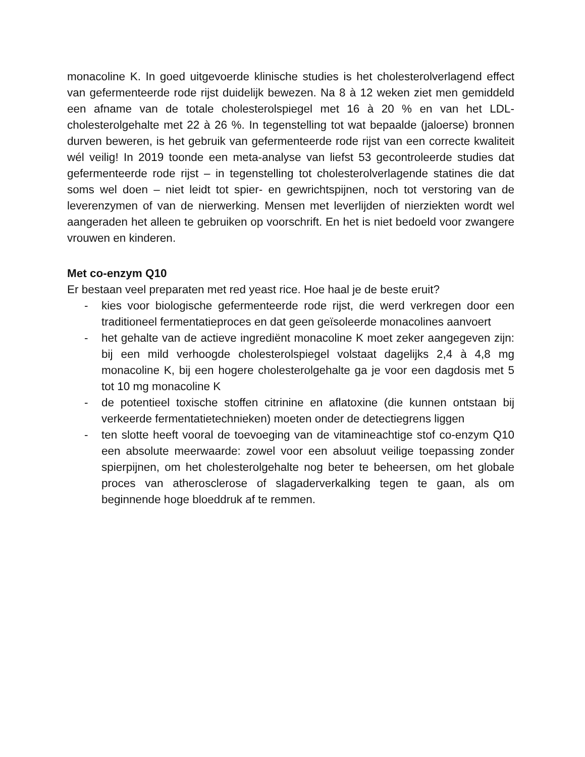monacoline K. In goed uitgevoerde klinische studies is het cholesterolverlagend effect van gefermenteerde rode rijst duidelijk bewezen. Na 8 à 12 weken ziet men gemiddeld een afname van de totale cholesterolspiegel met 16 à 20 % en van het LDL-cholesterolgehalte met 22 à 26 %. In tegenstelling tot wat bepaalde (jaloerse) bronnen durven beweren, is het gebruik van gefermenteerde rode rijst van een correcte kwaliteit wél veilig! In 2019 toonde een meta-analyse van liefst 53 gecontroleerde studies dat gefermenteerde rode rijst – in tegenstelling tot cholesterolverlagende statines die dat soms wel doen – niet leidt tot spier- en gewrichtspijnen, noch tot verstoring van de leverenzymen of van de nierwerking. Mensen met leverlijden of nierziekten wordt wel aangeraden het alleen te gebruiken op voorschrift. En het is niet bedoeld voor zwangere vrouwen en kinderen.
Met co-enzym Q10
Er bestaan veel preparaten met red yeast rice. Hoe haal je de beste eruit?
- kies voor biologische gefermenteerde rode rijst, die werd verkregen door een traditioneel fermentatieproces en dat geen geïsoleerde monacolines aanvoert
- het gehalte van de actieve ingrediënt monacoline K moet zeker aangegeven zijn: bij een mild verhoogde cholesterolspiegel volstaat dagelijks 2,4 à 4,8 mg monacoline K, bij een hogere cholesterolgehalte ga je voor een dagdosis met 5 tot 10 mg monacoline K
- de potentieel toxische stoffen citrinine en aflatoxine (die kunnen ontstaan bij verkeerde fermentatietechnieken) moeten onder de detectiegrens liggen
- ten slotte heeft vooral de toevoeging van de vitamineachtige stof co-enzym Q10 een absolute meerwaarde: zowel voor een absoluut veilige toepassing zonder spierpijnen, om het cholesterolgehalte nog beter te beheersen, om het globale proces van atherosclerose of slagaderverkalking tegen te gaan, als om beginnende hoge bloeddruk af te remmen.